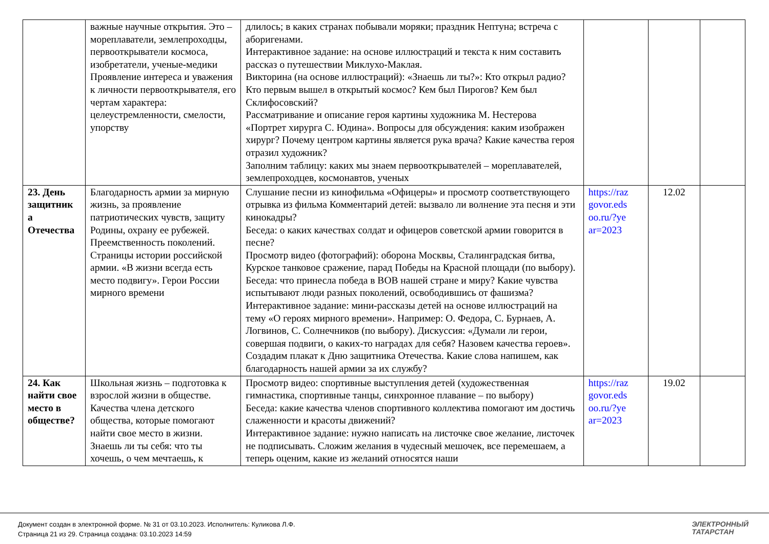| | важные научные открытия. Это – мореплаватели, землепроходцы, первооткрыватели космоса, изобретатели, ученые-медики Проявление интереса и уважения к личности первооткрывателя, его чертам характера: целеустремленности, смелости, упорству | длилось; в каких странах побывали моряки; праздник Нептуна; встреча с аборигенами. Интерактивное задание: на основе иллюстраций и текста к ним составить рассказ о путешествии Миклухо-Маклая. Викторина (на основе иллюстраций): «Знаешь ли ты?»: Кто открыл радио? Кто первым вышел в открытый космос? Кем был Пирогов? Кем был Склифосовский? Рассматривание и описание героя картины художника М. Нестерова «Портрет хирурга С. Юдина». Вопросы для обсуждения: каким изображен хирург? Почему центром картины является рука врача? Какие качества героя отразил художник? Заполним таблицу: каких мы знаем первооткрывателей – мореплавателей, землепроходцев, космонавтов, ученых | | | |
| 23. День защитник а Отечества | Благодарность армии за мирную жизнь, за проявление патриотических чувств, защиту Родины, охрану ее рубежей. Преемственность поколений. Страницы истории российской армии. «В жизни всегда есть место подвигу». Герои России мирного времени | Слушание песни из кинофильма «Офицеры» и просмотр соответствующего отрывка из фильма Комментарий детей: вызвало ли волнение эта песня и эти кинокадры? Беседа: о каких качествах солдат и офицеров советской армии говорится в песне? Просмотр видео (фотографий): оборона Москвы, Сталинградская битва, Курское танковое сражение, парад Победы на Красной площади (по выбору). Беседа: что принесла победа в ВОВ нашей стране и миру? Какие чувства испытывают люди разных поколений, освободившись от фашизма? Интерактивное задание: мини-рассказы детей на основе иллюстраций на тему «О героях мирного времени». Например: О. Федора, С. Бурнаев, А. Логвинов, С. Солнечников (по выбору). Дискуссия: «Думали ли герои, совершая подвиги, о каких-то наградах для себя? Назовем качества героев». Создадим плакат к Дню защитника Отечества. Какие слова напишем, как благодарность нашей армии за их службу? | https://raz govor.eds oo.ru/?ye ar=2023 | 12.02 | |
| 24. Как найти свое место в обществе? | Школьная жизнь – подготовка к взрослой жизни в обществе. Качества члена детского общества, которые помогают найти свое место в жизни. Знаешь ли ты себя: что ты хочешь, о чем мечтаешь, к | Просмотр видео: спортивные выступления детей (художественная гимнастика, спортивные танцы, синхронное плавание – по выбору) Беседа: какие качества членов спортивного коллектива помогают им достичь слаженности и красоты движений? Интерактивное задание: нужно написать на листочке свое желание, листочек не подписывать. Сложим желания в чудесный мешочек, все перемешаем, а теперь оценим, какие из желаний относятся наши | https://raz govor.eds oo.ru/?ye ar=2023 | 19.02 | |
Документ создан в электронной форме. № 31 от 03.10.2023. Исполнитель: Куликова Л.Ф.
Страница 21 из 29. Страница создана: 03.10.2023 14:59
ЭЛЕКТРОННЫЙ
ТАТАРСТАН